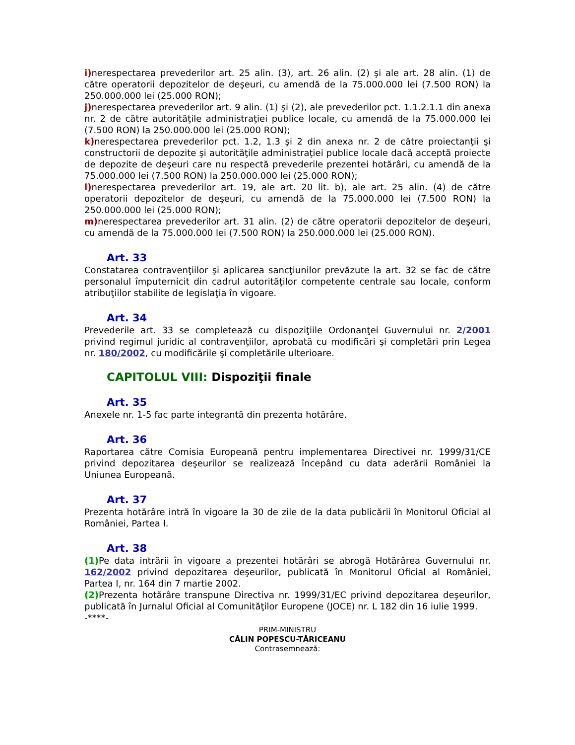i) nerespectarea prevederilor art. 25 alin. (3), art. 26 alin. (2) şi ale art. 28 alin. (1) de către operatorii depozitelor de deşeuri, cu amendă de la 75.000.000 lei (7.500 RON) la 250.000.000 lei (25.000 RON);
j) nerespectarea prevederilor art. 9 alin. (1) şi (2), ale prevederilor pct. 1.1.2.1.1 din anexa nr. 2 de către autorităţile administraţiei publice locale, cu amendă de la 75.000.000 lei (7.500 RON) la 250.000.000 lei (25.000 RON);
k) nerespectarea prevederilor pct. 1.2, 1.3 şi 2 din anexa nr. 2 de către proiectanţii şi constructorii de depozite şi autorităţile administraţiei publice locale dacă acceptă proiecte de depozite de deşeuri care nu respectă prevederile prezentei hotărâri, cu amendă de la 75.000.000 lei (7.500 RON) la 250.000.000 lei (25.000 RON);
l) nerespectarea prevederilor art. 19, ale art. 20 lit. b), ale art. 25 alin. (4) de către operatorii depozitelor de deşeuri, cu amendă de la 75.000.000 lei (7.500 RON) la 250.000.000 lei (25.000 RON);
m) nerespectarea prevederilor art. 31 alin. (2) de către operatorii depozitelor de deşeuri, cu amendă de la 75.000.000 lei (7.500 RON) la 250.000.000 lei (25.000 RON).
Art. 33
Constatarea contravenţiilor şi aplicarea sancţiunilor prevăzute la art. 32 se fac de către personalul împuternicit din cadrul autorităţilor competente centrale sau locale, conform atribuţiilor stabilite de legislaţia în vigoare.
Art. 34
Prevederile art. 33 se completează cu dispoziţiile Ordonanţei Guvernului nr. 2/2001 privind regimul juridic al contravenţiilor, aprobată cu modificări şi completări prin Legea nr. 180/2002, cu modificările şi completările ulterioare.
CAPITOLUL VIII: Dispoziţii finale
Art. 35
Anexele nr. 1-5 fac parte integrantă din prezenta hotărâre.
Art. 36
Raportarea către Comisia Europeană pentru implementarea Directivei nr. 1999/31/CE privind depozitarea deşeurilor se realizează începând cu data aderării României la Uniunea Europeană.
Art. 37
Prezenta hotărâre intră în vigoare la 30 de zile de la data publicării în Monitorul Oficial al României, Partea I.
Art. 38
(1) Pe data intrării în vigoare a prezentei hotărâri se abrogă Hotărârea Guvernului nr. 162/2002 privind depozitarea deşeurilor, publicată în Monitorul Oficial al României, Partea I, nr. 164 din 7 martie 2002.
(2) Prezenta hotărâre transpune Directiva nr. 1999/31/EC privind depozitarea deşeurilor, publicată în Jurnalul Oficial al Comunităţilor Europene (JOCE) nr. L 182 din 16 iulie 1999.
-****-
PRIM-MINISTRU
CĂLIN POPESCU-TĂRICEANU
Contrasemnează: